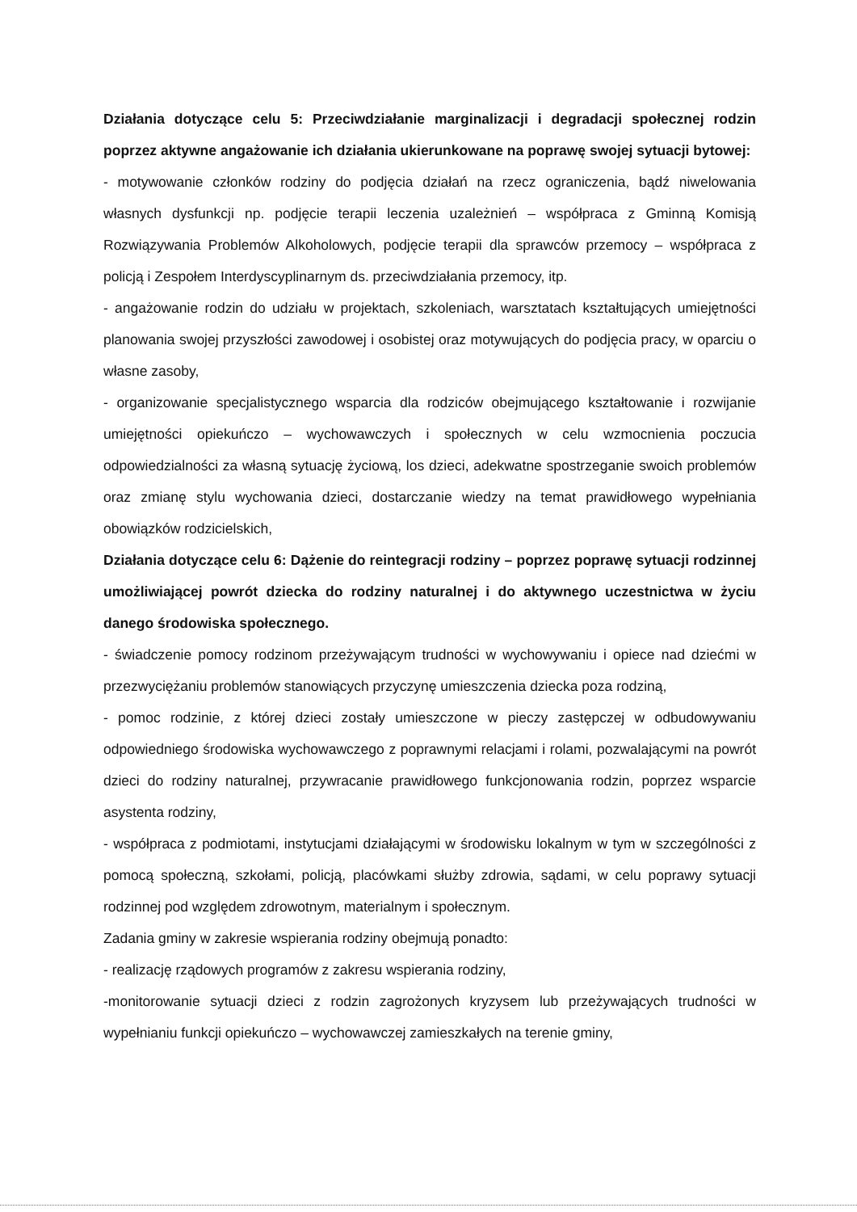Działania dotyczące celu 5: Przeciwdziałanie marginalizacji i degradacji społecznej rodzin poprzez aktywne angażowanie ich działania ukierunkowane na poprawę swojej sytuacji bytowej:
- motywowanie członków rodziny do podjęcia działań na rzecz ograniczenia, bądź niwelowania własnych dysfunkcji np. podjęcie terapii leczenia uzależnień – współpraca z Gminną Komisją Rozwiązywania Problemów Alkoholowych, podjęcie terapii dla sprawców przemocy – współpraca z policją i Zespołem Interdyscyplinarnym ds. przeciwdziałania przemocy, itp.
- angażowanie rodzin do udziału w projektach, szkoleniach, warsztatach kształtujących umiejętności planowania swojej przyszłości zawodowej i osobistej oraz motywujących do podjęcia pracy, w oparciu o własne zasoby,
- organizowanie specjalistycznego wsparcia dla rodziców obejmującego kształtowanie i rozwijanie umiejętności opiekuńczo – wychowawczych i społecznych w celu wzmocnienia poczucia odpowiedzialności za własną sytuację życiową, los dzieci, adekwatne spostrzeganie swoich problemów oraz zmianę stylu wychowania dzieci, dostarczanie wiedzy na temat prawidłowego wypełniania obowiązków rodzicielskich,
Działania dotyczące celu 6: Dążenie do reintegracji rodziny – poprzez poprawę sytuacji rodzinnej umożliwiającej powrót dziecka do rodziny naturalnej i do aktywnego uczestnictwa w życiu danego środowiska społecznego.
- świadczenie pomocy rodzinom przeżywającym trudności w wychowywaniu i opiece nad dziećmi w przezwyciężaniu problemów stanowiących przyczynę umieszczenia dziecka poza rodziną,
- pomoc rodzinie, z której dzieci zostały umieszczone w pieczy zastępczej w odbudowywaniu odpowiedniego środowiska wychowawczego z poprawnymi relacjami i rolami, pozwalającymi na powrót dzieci do rodziny naturalnej, przywracanie prawidłowego funkcjonowania rodzin, poprzez wsparcie asystenta rodziny,
- współpraca z podmiotami, instytucjami działającymi w środowisku lokalnym w tym w szczególności z pomocą społeczną, szkołami, policją, placówkami służby zdrowia, sądami, w celu poprawy sytuacji rodzinnej pod względem zdrowotnym, materialnym i społecznym.
Zadania gminy w zakresie wspierania rodziny obejmują ponadto:
- realizację rządowych programów z zakresu wspierania rodziny,
-monitorowanie sytuacji dzieci z rodzin zagrożonych kryzysem lub przeżywających trudności w wypełnianiu funkcji opiekuńczo – wychowawczej zamieszkałych na terenie gminy,